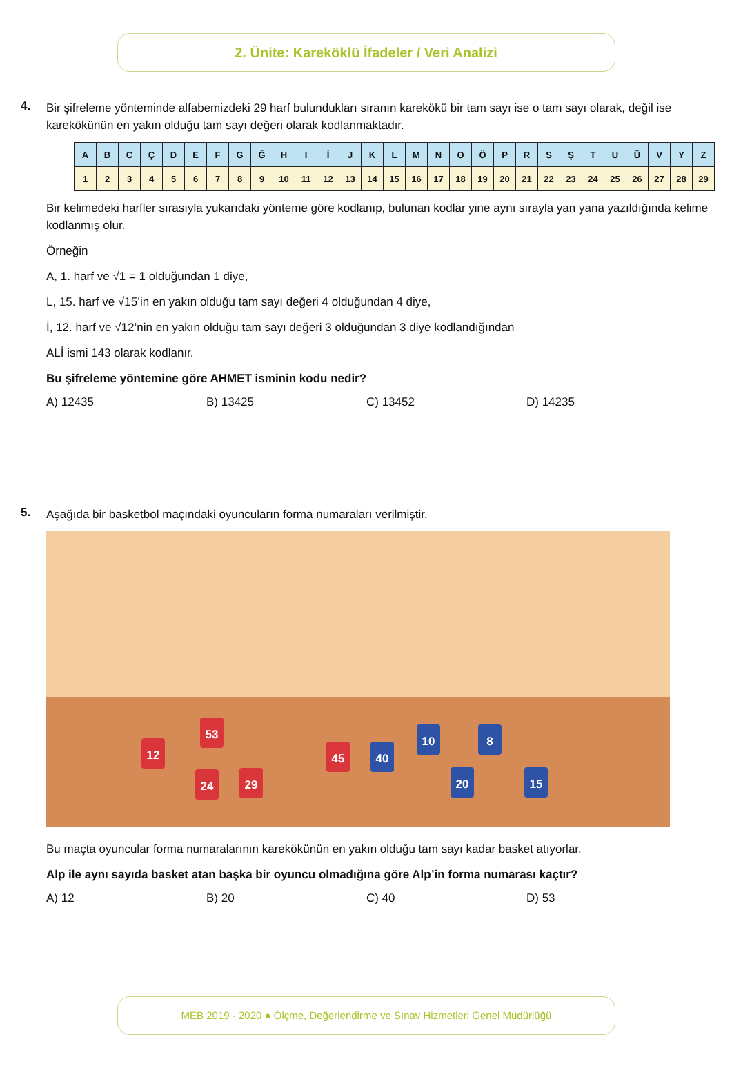2. Ünite: Kareköklü İfadeler / Veri Analizi
4.
Bir şifreleme yönteminde alfabemizdeki 29 harf bulundukları sıranın karekökü bir tam sayı ise o tam sayı olarak, değil ise karekökünün en yakın olduğu tam sayı değeri olarak kodlanmaktadır.
| A | B | C | Ç | D | E | F | G | Ğ | H | I | İ | J | K | L | M | N | O | Ö | P | R | S | Ş | T | U | Ü | V | Y | Z |
| --- | --- | --- | --- | --- | --- | --- | --- | --- | --- | --- | --- | --- | --- | --- | --- | --- | --- | --- | --- | --- | --- | --- | --- | --- | --- | --- | --- | --- |
| 1 | 2 | 3 | 4 | 5 | 6 | 7 | 8 | 9 | 10 | 11 | 12 | 13 | 14 | 15 | 16 | 17 | 18 | 19 | 20 | 21 | 22 | 23 | 24 | 25 | 26 | 27 | 28 | 29 |
Bir kelimedeki harfler sırasıyla yukarıdaki yönteme göre kodlanıp, bulunan kodlar yine aynı sırayla yan yana yazıldığında kelime kodlanmış olur.
Örneğin
A, 1. harf ve √1 = 1 olduğundan 1 diye,
L, 15. harf ve √15’in en yakın olduğu tam sayı değeri 4 olduğundan 4 diye,
İ, 12. harf ve √12’nin en yakın olduğu tam sayı değeri 3 olduğundan 3 diye kodlandığından
ALİ ismi 143 olarak kodlanır.
Bu şifreleme yöntemine göre AHMET isminin kodu nedir?
A) 12435 B) 13425 C) 13452 D) 14235
5.
Aşağıda bir basketbol maçındaki oyuncuların forma numaraları verilmiştir.
12
53
24 29
45 40
10 8
20 15
Bu maçta oyuncular forma numaralarının karekökünün en yakın olduğu tam sayı kadar basket atıyorlar.
Alp ile aynı sayıda basket atan başka bir oyuncu olmadığına göre Alp’in forma numarası kaçtır?
A) 12 B) 20 C) 40 D) 53
MEB 2019 - 2020 ● Ölçme, Değerlendirme ve Sınav Hizmetleri Genel Müdürlüğü